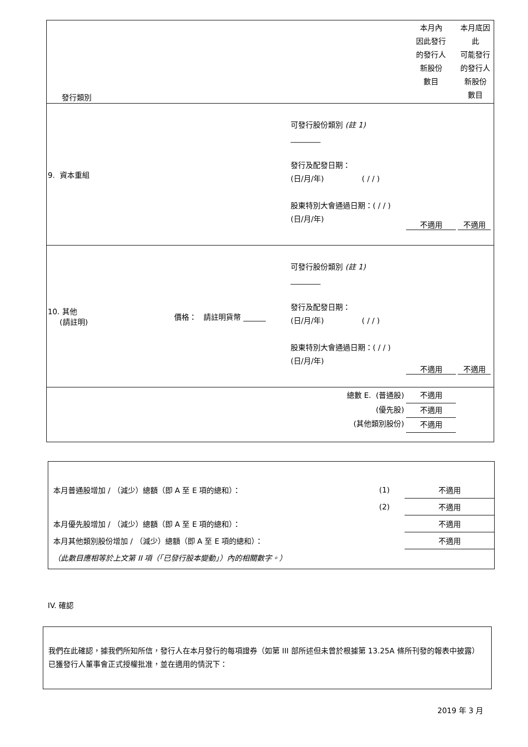| 發行類別 | | | | 本月內 因此發行 的發行人 新股份 數目 | 本月底因 此 可能發行 的發行人 新股份 數目 |
| 9. 資本重組 | | 可發行股份類別 (註 1) ________ 發行及配發日期： (日/月/年) ( / / ) 股東特別大會通過日期：( / / ) (日/月/年) | | 不適用 | 不適用 |
| 10. 其他 (請註明) | 價格： 請註明貨幣 ______ | 可發行股份類別 (註 1) ________ 發行及配發日期： (日/月/年) ( / / ) 股東特別大會通過日期：( / / ) (日/月/年) | | 不適用 | 不適用 |
| 總數 E. (普通股) (優先股) (其他類別股份) | | | | 不適用 不適用 不適用 | |
| 本月普通股增加 / （減少）總額（即 A 至 E 項的總和）： | (1) | 不適用 |
| | (2) | 不適用 |
| 本月優先股增加 / （減少）總額（即 A 至 E 項的總和）： | | 不適用 |
| 本月其他類別股份增加 / （減少）總額（即 A 至 E 項的總和）： | | 不適用 |
| （此數目應相等於上文第 II 項（「已發行股本變動」）內的相關數字。） | | |
IV. 確認
我們在此確認，據我們所知所信，發行人在本月發行的每項證券（如第 III 部所述但未曾於根據第 13.25A 條所刊發的報表中披露）已獲發行人董事會正式授權批准，並在適用的情況下：
2019 年 3 月